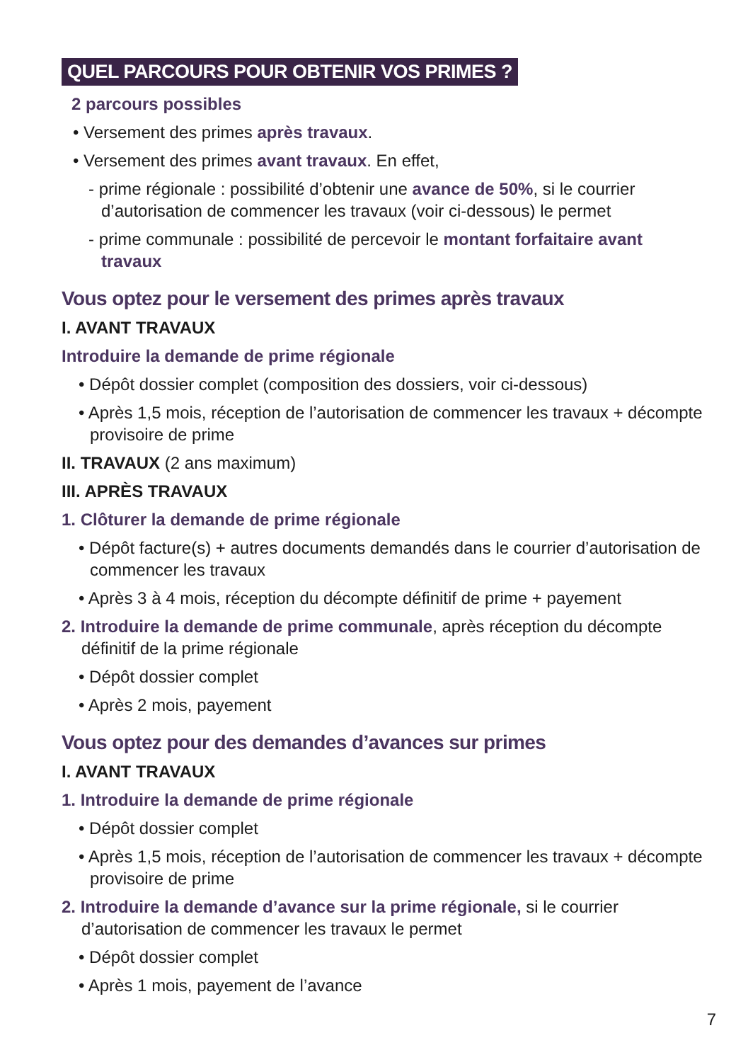QUEL PARCOURS POUR OBTENIR VOS PRIMES ?
2 parcours possibles
• Versement des primes après travaux.
• Versement des primes avant travaux. En effet,
- prime régionale : possibilité d’obtenir une avance de 50%, si le courrier d’autorisation de commencer les travaux (voir ci-dessous) le permet
- prime communale : possibilité de percevoir le montant forfaitaire avant travaux
Vous optez pour le versement des primes après travaux
I. AVANT TRAVAUX
Introduire la demande de prime régionale
• Dépôt dossier complet (composition des dossiers, voir ci-dessous)
• Après 1,5 mois, réception de l’autorisation de commencer les travaux + décompte provisoire de prime
II. TRAVAUX (2 ans maximum)
III. APRÈS TRAVAUX
1. Clôturer la demande de prime régionale
• Dépôt facture(s) + autres documents demandés dans le courrier d’autorisation de commencer les travaux
• Après 3 à 4 mois, réception du décompte définitif de prime + payement
2. Introduire la demande de prime communale, après réception du décompte définitif de la prime régionale
• Dépôt dossier complet
• Après 2 mois, payement
Vous optez pour des demandes d’avances sur primes
I. AVANT TRAVAUX
1. Introduire la demande de prime régionale
• Dépôt dossier complet
• Après 1,5 mois, réception de l’autorisation de commencer les travaux + décompte provisoire de prime
2. Introduire la demande d’avance sur la prime régionale, si le courrier d’autorisation de commencer les travaux le permet
• Dépôt dossier complet
• Après 1 mois, payement de l’avance
7